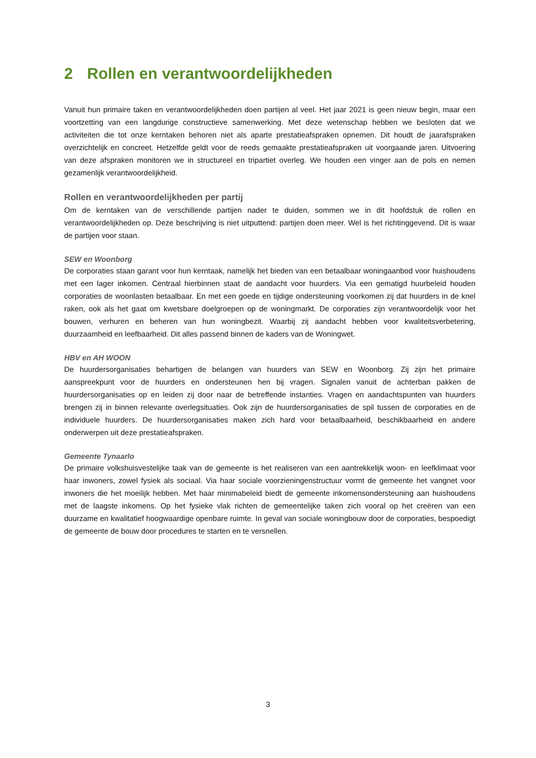2 Rollen en verantwoordelijkheden
Vanuit hun primaire taken en verantwoordelijkheden doen partijen al veel. Het jaar 2021 is geen nieuw begin, maar een voortzetting van een langdurige constructieve samenwerking. Met deze wetenschap hebben we besloten dat we activiteiten die tot onze kerntaken behoren niet als aparte prestatieafspraken opnemen. Dit houdt de jaarafspraken overzichtelijk en concreet. Hetzelfde geldt voor de reeds gemaakte prestatieafspraken uit voorgaande jaren. Uitvoering van deze afspraken monitoren we in structureel en tripartiet overleg. We houden een vinger aan de pols en nemen gezamenlijk verantwoordelijkheid.
Rollen en verantwoordelijkheden per partij
Om de kerntaken van de verschillende partijen nader te duiden, sommen we in dit hoofdstuk de rollen en verantwoordelijkheden op. Deze beschrijving is niet uitputtend: partijen doen meer. Wel is het richtinggevend. Dit is waar de partijen voor staan.
SEW en Woonborg
De corporaties staan garant voor hun kerntaak, namelijk het bieden van een betaalbaar woningaanbod voor huishoudens met een lager inkomen. Centraal hierbinnen staat de aandacht voor huurders. Via een gematigd huurbeleid houden corporaties de woonlasten betaalbaar. En met een goede en tijdige ondersteuning voorkomen zij dat huurders in de knel raken, ook als het gaat om kwetsbare doelgroepen op de woningmarkt. De corporaties zijn verantwoordelijk voor het bouwen, verhuren en beheren van hun woningbezit. Waarbij zij aandacht hebben voor kwaliteitsverbetering, duurzaamheid en leefbaarheid. Dit alles passend binnen de kaders van de Woningwet.
HBV en AH WOON
De huurdersorganisaties behartigen de belangen van huurders van SEW en Woonborg. Zij zijn het primaire aanspreekpunt voor de huurders en ondersteunen hen bij vragen. Signalen vanuit de achterban pakken de huurdersorganisaties op en leiden zij door naar de betreffende instanties. Vragen en aandachtspunten van huurders brengen zij in binnen relevante overlegsituaties. Ook zijn de huurdersorganisaties de spil tussen de corporaties en de individuele huurders. De huurdersorganisaties maken zich hard voor betaalbaarheid, beschikbaarheid en andere onderwerpen uit deze prestatieafspraken.
Gemeente Tynaarlo
De primaire volkshuisvestelijke taak van de gemeente is het realiseren van een aantrekkelijk woon- en leefklimaat voor haar inwoners, zowel fysiek als sociaal. Via haar sociale voorzieningenstructuur vormt de gemeente het vangnet voor inwoners die het moeilijk hebben. Met haar minimabeleid biedt de gemeente inkomensondersteuning aan huishoudens met de laagste inkomens. Op het fysieke vlak richten de gemeentelijke taken zich vooral op het creëren van een duurzame en kwalitatief hoogwaardige openbare ruimte. In geval van sociale woningbouw door de corporaties, bespoedigt de gemeente de bouw door procedures te starten en te versnellen.
3